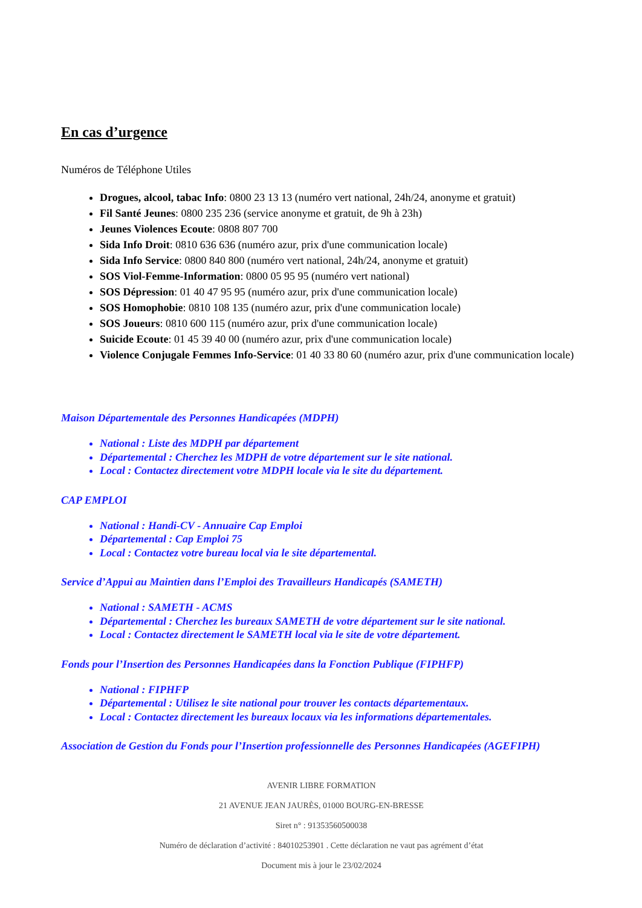En cas d’urgence
Numéros de Téléphone Utiles
Drogues, alcool, tabac Info: 0800 23 13 13 (numéro vert national, 24h/24, anonyme et gratuit)
Fil Santé Jeunes: 0800 235 236 (service anonyme et gratuit, de 9h à 23h)
Jeunes Violences Ecoute: 0808 807 700
Sida Info Droit: 0810 636 636 (numéro azur, prix d'une communication locale)
Sida Info Service: 0800 840 800 (numéro vert national, 24h/24, anonyme et gratuit)
SOS Viol-Femme-Information: 0800 05 95 95 (numéro vert national)
SOS Dépression: 01 40 47 95 95 (numéro azur, prix d'une communication locale)
SOS Homophobie: 0810 108 135 (numéro azur, prix d'une communication locale)
SOS Joueurs: 0810 600 115 (numéro azur, prix d'une communication locale)
Suicide Ecoute: 01 45 39 40 00 (numéro azur, prix d'une communication locale)
Violence Conjugale Femmes Info-Service: 01 40 33 80 60 (numéro azur, prix d'une communication locale)
Maison Départementale des Personnes Handicapées (MDPH)
National : Liste des MDPH par département
Départemental : Cherchez les MDPH de votre département sur le site national.
Local : Contactez directement votre MDPH locale via le site du département.
CAP EMPLOI
National : Handi-CV - Annuaire Cap Emploi
Départemental : Cap Emploi 75
Local : Contactez votre bureau local via le site départemental.
Service d’Appui au Maintien dans l’Emploi des Travailleurs Handicapés (SAMETH)
National : SAMETH - ACMS
Départemental : Cherchez les bureaux SAMETH de votre département sur le site national.
Local : Contactez directement le SAMETH local via le site de votre département.
Fonds pour l’Insertion des Personnes Handicapées dans la Fonction Publique (FIPHFP)
National : FIPHFP
Départemental : Utilisez le site national pour trouver les contacts départementaux.
Local : Contactez directement les bureaux locaux via les informations départementales.
Association de Gestion du Fonds pour l’Insertion professionnelle des Personnes Handicapées (AGEFIPH)
AVENIR LIBRE FORMATION
21 AVENUE JEAN JAURÈS, 01000 BOURG-EN-BRESSE
Siret n° : 91353560500038
Numéro de déclaration d’activité : 84010253901 . Cette déclaration ne vaut pas agrément d’état
Document mis à jour le 23/02/2024